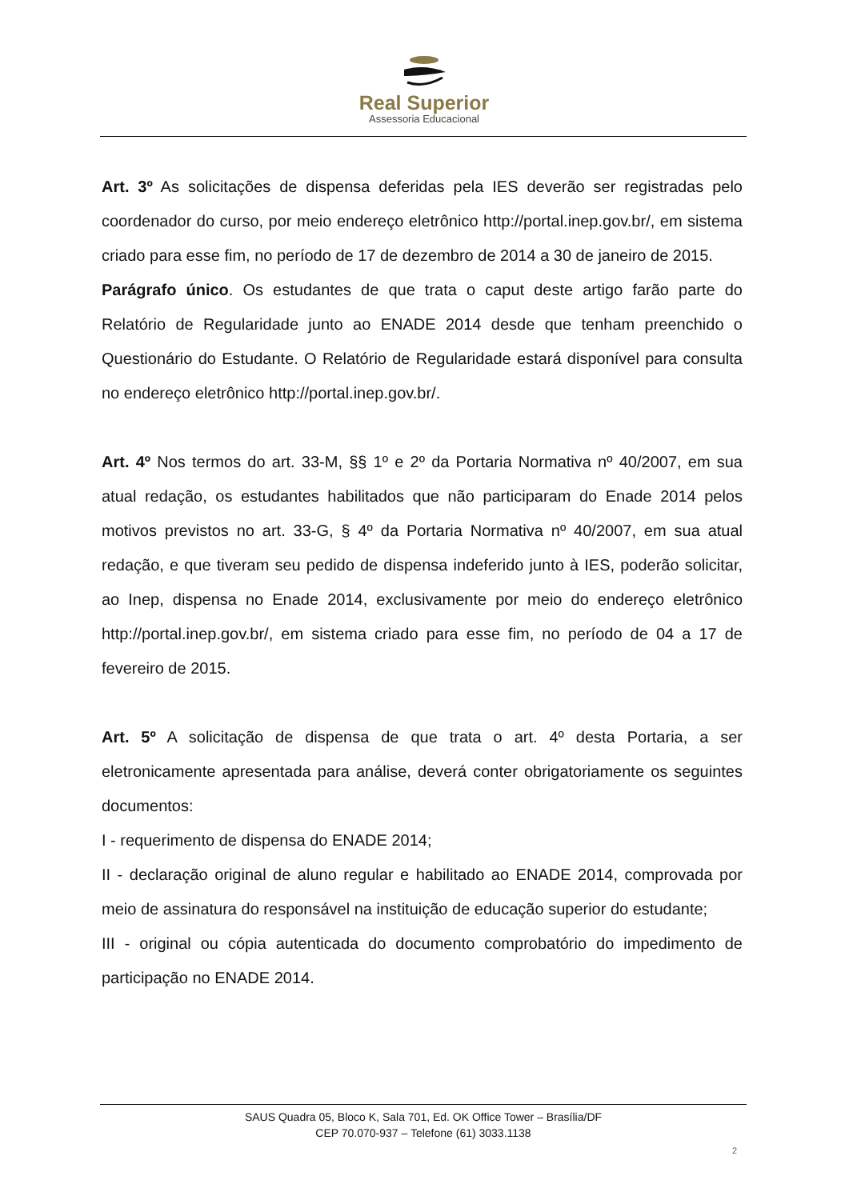Real Superior
Assessoria Educacional
Art. 3º As solicitações de dispensa deferidas pela IES deverão ser registradas pelo coordenador do curso, por meio endereço eletrônico http://portal.inep.gov.br/, em sistema criado para esse fim, no período de 17 de dezembro de 2014 a 30 de janeiro de 2015.
Parágrafo único. Os estudantes de que trata o caput deste artigo farão parte do Relatório de Regularidade junto ao ENADE 2014 desde que tenham preenchido o Questionário do Estudante. O Relatório de Regularidade estará disponível para consulta no endereço eletrônico http://portal.inep.gov.br/.
Art. 4º Nos termos do art. 33-M, §§ 1º e 2º da Portaria Normativa nº 40/2007, em sua atual redação, os estudantes habilitados que não participaram do Enade 2014 pelos motivos previstos no art. 33-G, § 4º da Portaria Normativa nº 40/2007, em sua atual redação, e que tiveram seu pedido de dispensa indeferido junto à IES, poderão solicitar, ao Inep, dispensa no Enade 2014, exclusivamente por meio do endereço eletrônico http://portal.inep.gov.br/, em sistema criado para esse fim, no período de 04 a 17 de fevereiro de 2015.
Art. 5º A solicitação de dispensa de que trata o art. 4º desta Portaria, a ser eletronicamente apresentada para análise, deverá conter obrigatoriamente os seguintes documentos:
I - requerimento de dispensa do ENADE 2014;
II - declaração original de aluno regular e habilitado ao ENADE 2014, comprovada por meio de assinatura do responsável na instituição de educação superior do estudante;
III - original ou cópia autenticada do documento comprobatório do impedimento de participação no ENADE 2014.
SAUS Quadra 05, Bloco K, Sala 701, Ed. OK Office Tower – Brasília/DF
CEP 70.070-937 – Telefone (61) 3033.1138
2